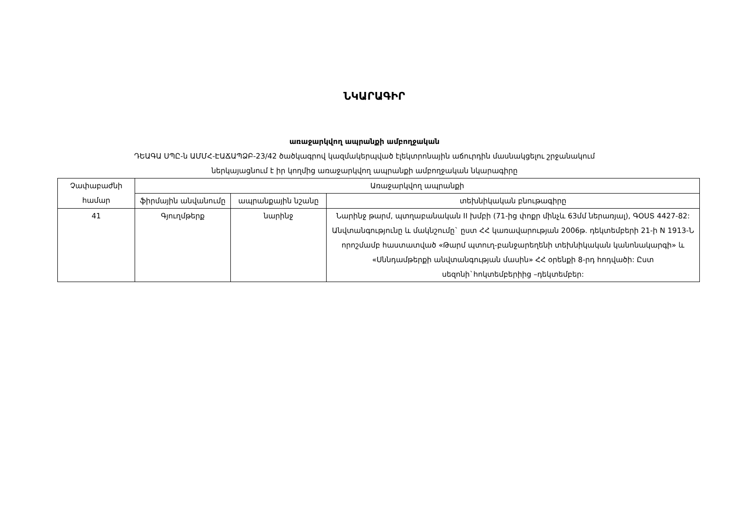ՆԿԱՐԱԳԻՐ
առաջարկվող ապրանքի ամբողջական
ԴԵԱԳԱ ՍՊԸ-ն ԱՄՄՀ-ԷԱՃԱՊՁԲ-23/42 ծածկագրով կազմակերպված էլեկտրոնային աճուրդին մասնակցելու շրջանակում
ներկայացնում է իր կողմից առաջարկվող ապրանքի ամբողջական նկարագիրը
| Չափաբաժնի համար | Առաջարկվող ապրանքի | | |
| --- | --- | --- | --- |
| | ֆիրմային անվանումը | ապրանքային նշանը | տեխնիկական բնութագիրը |
| 41 | Գյուղմթերք | նարինջ | Նարինջ թարմ, պտղաբանական II խմբի (71-ից փոքր մինչև 63մմ ներառյալ), ԳՕՍՏ 4427-82: Անվտանգությունը և մակնշումը` ըստ ՀՀ կառավարության 2006թ. դեկտեմբերի 21-ի N 1913-Ն որոշմամբ հաստատված «Թարմ պտուղ-բանջարեղենի տեխնիկական կանոնակարգի» և «Սննդամթերքի անվտանգության մասին» ՀՀ օրենքի 8-րդ հոդվածի: Ըստ սեզոնի`հոկտեմբերիից –դեկտեմբեր: |